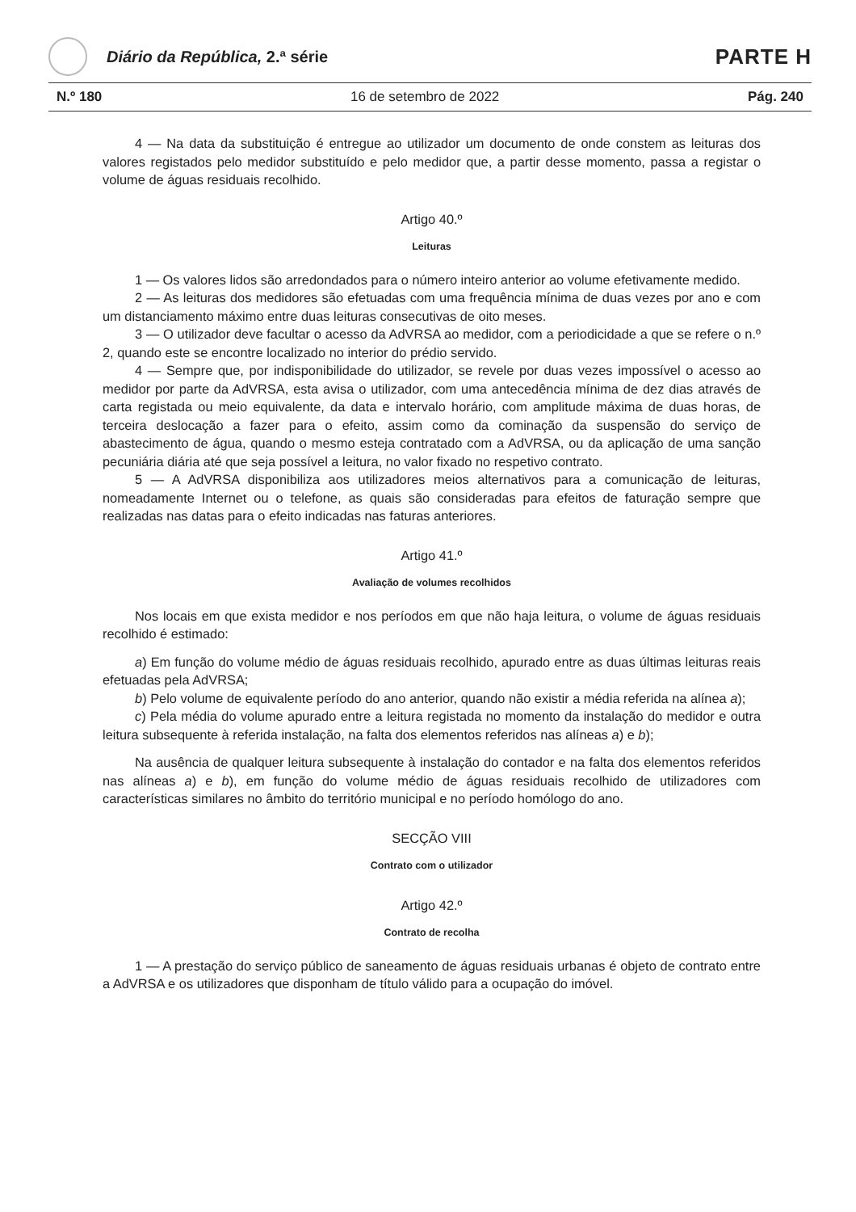Diário da República, 2.ª série
PARTE H
N.º 180 16 de setembro de 2022 Pág. 240
4 — Na data da substituição é entregue ao utilizador um documento de onde constem as leituras dos valores registados pelo medidor substituído e pelo medidor que, a partir desse momento, passa a registar o volume de águas residuais recolhido.
Artigo 40.º
Leituras
1 — Os valores lidos são arredondados para o número inteiro anterior ao volume efetivamente medido.
2 — As leituras dos medidores são efetuadas com uma frequência mínima de duas vezes por ano e com um distanciamento máximo entre duas leituras consecutivas de oito meses.
3 — O utilizador deve facultar o acesso da AdVRSA ao medidor, com a periodicidade a que se refere o n.º 2, quando este se encontre localizado no interior do prédio servido.
4 — Sempre que, por indisponibilidade do utilizador, se revele por duas vezes impossível o acesso ao medidor por parte da AdVRSA, esta avisa o utilizador, com uma antecedência mínima de dez dias através de carta registada ou meio equivalente, da data e intervalo horário, com amplitude máxima de duas horas, de terceira deslocação a fazer para o efeito, assim como da cominação da suspensão do serviço de abastecimento de água, quando o mesmo esteja contratado com a AdVRSA, ou da aplicação de uma sanção pecuniária diária até que seja possível a leitura, no valor fixado no respetivo contrato.
5 — A AdVRSA disponibiliza aos utilizadores meios alternativos para a comunicação de leituras, nomeadamente Internet ou o telefone, as quais são consideradas para efeitos de faturação sempre que realizadas nas datas para o efeito indicadas nas faturas anteriores.
Artigo 41.º
Avaliação de volumes recolhidos
Nos locais em que exista medidor e nos períodos em que não haja leitura, o volume de águas residuais recolhido é estimado:
a) Em função do volume médio de águas residuais recolhido, apurado entre as duas últimas leituras reais efetuadas pela AdVRSA;
b) Pelo volume de equivalente período do ano anterior, quando não existir a média referida na alínea a);
c) Pela média do volume apurado entre a leitura registada no momento da instalação do medidor e outra leitura subsequente à referida instalação, na falta dos elementos referidos nas alíneas a) e b);
Na ausência de qualquer leitura subsequente à instalação do contador e na falta dos elementos referidos nas alíneas a) e b), em função do volume médio de águas residuais recolhido de utilizadores com características similares no âmbito do território municipal e no período homólogo do ano.
SECÇÃO VIII
Contrato com o utilizador
Artigo 42.º
Contrato de recolha
1 — A prestação do serviço público de saneamento de águas residuais urbanas é objeto de contrato entre a AdVRSA e os utilizadores que disponham de título válido para a ocupação do imóvel.